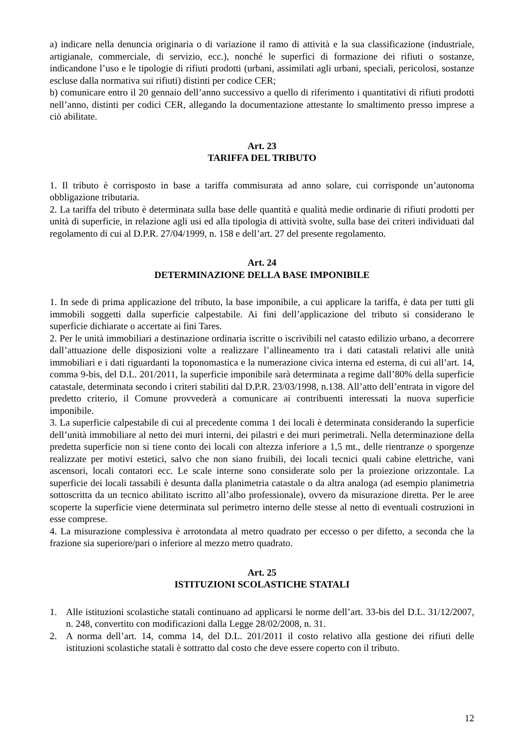a) indicare nella denuncia originaria o di variazione il ramo di attività e la sua classificazione (industriale, artigianale, commerciale, di servizio, ecc.), nonché le superfici di formazione dei rifiuti o sostanze, indicandone l’uso e le tipologie di rifiuti prodotti (urbani, assimilati agli urbani, speciali, pericolosi, sostanze escluse dalla normativa sui rifiuti) distinti per codice CER;
b) comunicare entro il 20 gennaio dell’anno successivo a quello di riferimento i quantitativi di rifiuti prodotti nell’anno, distinti per codici CER, allegando la documentazione attestante lo smaltimento presso imprese a ciò abilitate.
Art. 23
TARIFFA DEL TRIBUTO
1. Il tributo è corrisposto in base a tariffa commisurata ad anno solare, cui corrisponde un’autonoma obbligazione tributaria.
2. La tariffa del tributo è determinata sulla base delle quantità e qualità medie ordinarie di rifiuti prodotti per unità di superficie, in relazione agli usi ed alla tipologia di attività svolte, sulla base dei criteri individuati dal regolamento di cui al D.P.R. 27/04/1999, n. 158 e dell’art. 27 del presente regolamento.
Art. 24
DETERMINAZIONE DELLA BASE IMPONIBILE
1. In sede di prima applicazione del tributo, la base imponibile, a cui applicare la tariffa, è data per tutti gli immobili soggetti dalla superficie calpestabile. Ai fini dell’applicazione del tributo si considerano le superficie dichiarate o accertate ai fini Tares.
2. Per le unità immobiliari a destinazione ordinaria iscritte o iscrivibili nel catasto edilizio urbano, a decorrere dall’attuazione delle disposizioni volte a realizzare l’allineamento tra i dati catastali relativi alle unità immobiliari e i dati riguardanti la toponomastica e la numerazione civica interna ed esterna, di cui all’art. 14, comma 9-bis, del D.L. 201/2011, la superficie imponibile sarà determinata a regime dall’80% della superficie catastale, determinata secondo i criteri stabiliti dal D.P.R. 23/03/1998, n.138. All’atto dell’entrata in vigore del predetto criterio, il Comune provvederà a comunicare ai contribuenti interessati la nuova superficie imponibile.
3. La superficie calpestabile di cui al precedente comma 1 dei locali è determinata considerando la superficie dell’unità immobiliare al netto dei muri interni, dei pilastri e dei muri perimetrali. Nella determinazione della predetta superficie non si tiene conto dei locali con altezza inferiore a 1,5 mt., delle rientranze o sporgenze realizzate per motivi estetici, salvo che non siano fruibili, dei locali tecnici quali cabine elettriche, vani ascensori, locali contatori ecc. Le scale interne sono considerate solo per la proiezione orizzontale. La superficie dei locali tassabili è desunta dalla planimetria catastale o da altra analoga (ad esempio planimetria sottoscritta da un tecnico abilitato iscritto all’albo professionale), ovvero da misurazione diretta. Per le aree scoperte la superficie viene determinata sul perimetro interno delle stesse al netto di eventuali costruzioni in esse comprese.
4. La misurazione complessiva è arrotondata al metro quadrato per eccesso o per difetto, a seconda che la frazione sia superiore/pari o inferiore al mezzo metro quadrato.
Art. 25
ISTITUZIONI SCOLASTICHE STATALI
1. Alle istituzioni scolastiche statali continuano ad applicarsi le norme dell’art. 33-bis del D.L. 31/12/2007, n. 248, convertito con modificazioni dalla Legge 28/02/2008, n. 31.
2. A norma dell’art. 14, comma 14, del D.L. 201/2011 il costo relativo alla gestione dei rifiuti delle istituzioni scolastiche statali è sottratto dal costo che deve essere coperto con il tributo.
12